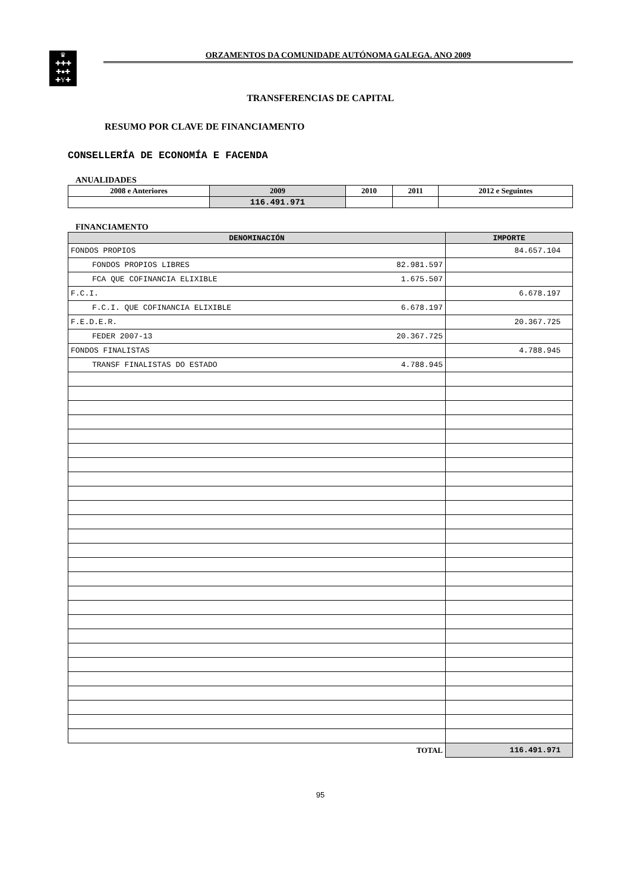♛
✚✚✚
✚●✚
✚Y✚
ORZAMENTOS DA COMUNIDADE AUTÓNOMA GALEGA. ANO 2009
TRANSFERENCIAS DE CAPITAL
RESUMO POR CLAVE DE FINANCIAMENTO
CONSELLERÍA DE ECONOMÍA E FACENDA
ANUALIDADES
| 2008 e Anteriores | 2009 | 2010 | 2011 | 2012 e Seguintes |
| --- | --- | --- | --- | --- |
| | 116.491.971 | | | |
FINANCIAMENTO
| DENOMINACIÓN | | IMPORTE |
| --- | --- | --- |
| FONDOS PROPIOS | | 84.657.104 |
| FONDOS PROPIOS LIBRES | 82.981.597 | |
| FCA QUE COFINANCIA ELIXIBLE | 1.675.507 | |
| F.C.I. | | 6.678.197 |
| F.C.I. QUE COFINANCIA ELIXIBLE | 6.678.197 | |
| F.E.D.E.R. | | 20.367.725 |
| FEDER 2007-13 | 20.367.725 | |
| FONDOS FINALISTAS | | 4.788.945 |
| TRANSF FINALISTAS DO ESTADO | 4.788.945 | |
| TOTAL | | 116.491.971 |
95